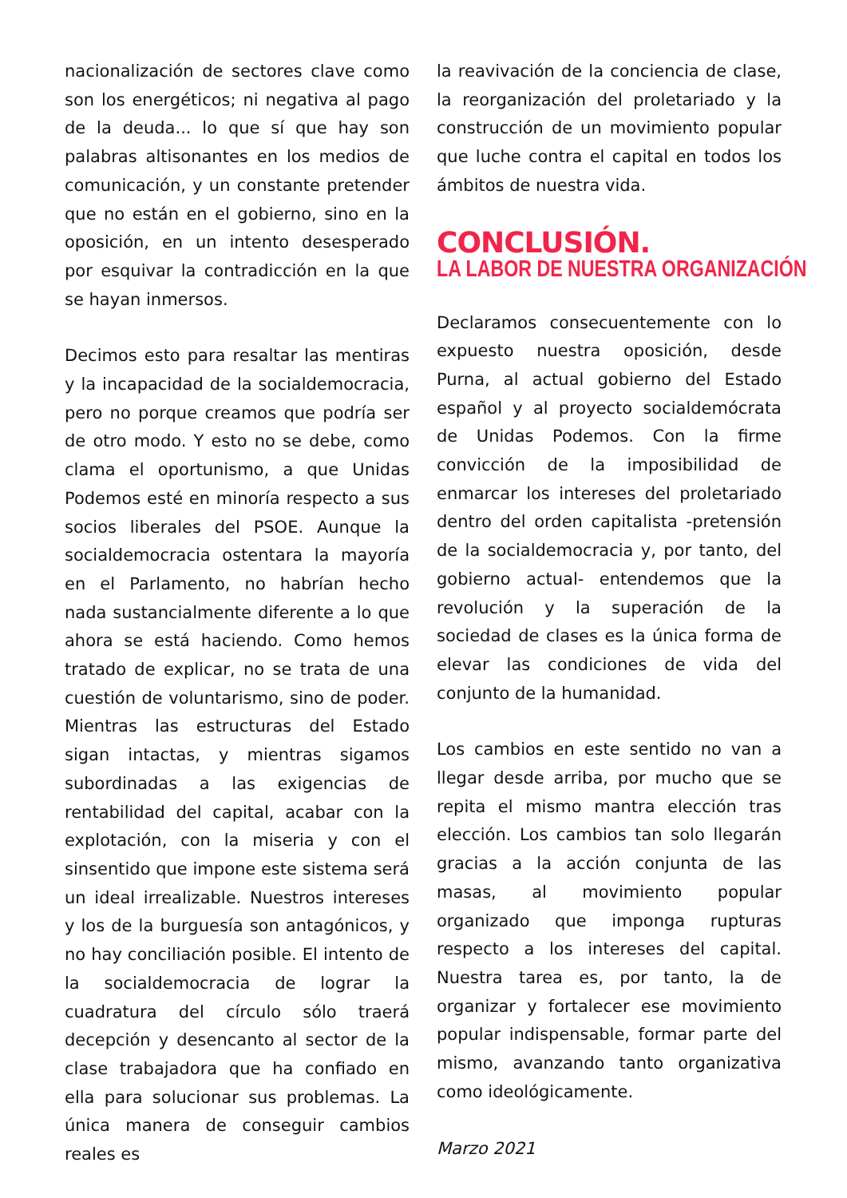nacionalización de sectores clave como son los energéticos; ni negativa al pago de la deuda... lo que sí que hay son palabras altisonantes en los medios de comunicación, y un constante pretender que no están en el gobierno, sino en la oposición, en un intento desesperado por esquivar la contradicción en la que se hayan inmersos.
Decimos esto para resaltar las mentiras y la incapacidad de la socialdemocracia, pero no porque creamos que podría ser de otro modo. Y esto no se debe, como clama el oportunismo, a que Unidas Podemos esté en minoría respecto a sus socios liberales del PSOE. Aunque la socialdemocracia ostentara la mayoría en el Parlamento, no habrían hecho nada sustancialmente diferente a lo que ahora se está haciendo. Como hemos tratado de explicar, no se trata de una cuestión de voluntarismo, sino de poder. Mientras las estructuras del Estado sigan intactas, y mientras sigamos subordinadas a las exigencias de rentabilidad del capital, acabar con la explotación, con la miseria y con el sinsentido que impone este sistema será un ideal irrealizable. Nuestros intereses y los de la burguesía son antagónicos, y no hay conciliación posible. El intento de la socialdemocracia de lograr la cuadratura del círculo sólo traerá decepción y desencanto al sector de la clase trabajadora que ha confiado en ella para solucionar sus problemas. La única manera de conseguir cambios reales es
la reavivación de la conciencia de clase, la reorganización del proletariado y la construcción de un movimiento popular que luche contra el capital en todos los ámbitos de nuestra vida.
CONCLUSIÓN.
LA LABOR DE NUESTRA ORGANIZACIÓN
Declaramos consecuentemente con lo expuesto nuestra oposición, desde Purna, al actual gobierno del Estado español y al proyecto socialdemócrata de Unidas Podemos. Con la firme convicción de la imposibilidad de enmarcar los intereses del proletariado dentro del orden capitalista -pretensión de la socialdemocracia y, por tanto, del gobierno actual- entendemos que la revolución y la superación de la sociedad de clases es la única forma de elevar las condiciones de vida del conjunto de la humanidad.
Los cambios en este sentido no van a llegar desde arriba, por mucho que se repita el mismo mantra elección tras elección. Los cambios tan solo llegarán gracias a la acción conjunta de las masas, al movimiento popular organizado que imponga rupturas respecto a los intereses del capital. Nuestra tarea es, por tanto, la de organizar y fortalecer ese movimiento popular indispensable, formar parte del mismo, avanzando tanto organizativa como ideológicamente.
Marzo 2021